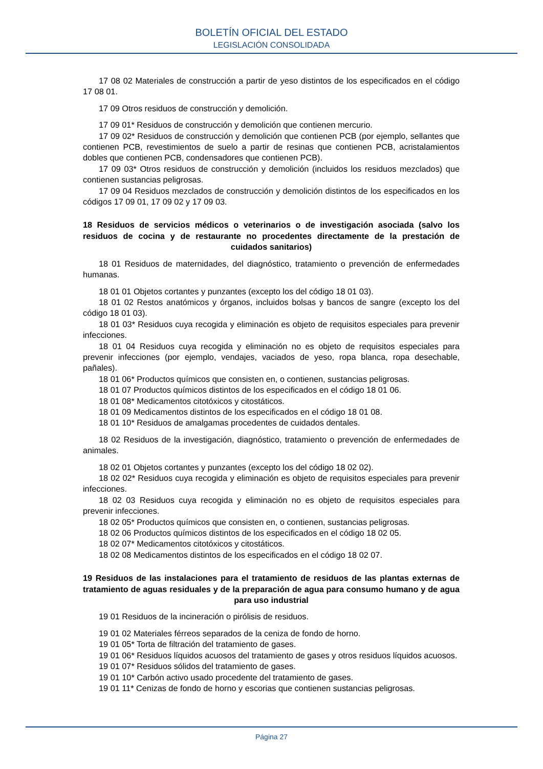BOLETÍN OFICIAL DEL ESTADO
LEGISLACIÓN CONSOLIDADA
17 08 02 Materiales de construcción a partir de yeso distintos de los especificados en el código 17 08 01.
17 09 Otros residuos de construcción y demolición.
17 09 01* Residuos de construcción y demolición que contienen mercurio.
17 09 02* Residuos de construcción y demolición que contienen PCB (por ejemplo, sellantes que contienen PCB, revestimientos de suelo a partir de resinas que contienen PCB, acristalamientos dobles que contienen PCB, condensadores que contienen PCB).
17 09 03* Otros residuos de construcción y demolición (incluidos los residuos mezclados) que contienen sustancias peligrosas.
17 09 04 Residuos mezclados de construcción y demolición distintos de los especificados en los códigos 17 09 01, 17 09 02 y 17 09 03.
18 Residuos de servicios médicos o veterinarios o de investigación asociada (salvo los residuos de cocina y de restaurante no procedentes directamente de la prestación de cuidados sanitarios)
18 01 Residuos de maternidades, del diagnóstico, tratamiento o prevención de enfermedades humanas.
18 01 01 Objetos cortantes y punzantes (excepto los del código 18 01 03).
18 01 02 Restos anatómicos y órganos, incluidos bolsas y bancos de sangre (excepto los del código 18 01 03).
18 01 03* Residuos cuya recogida y eliminación es objeto de requisitos especiales para prevenir infecciones.
18 01 04 Residuos cuya recogida y eliminación no es objeto de requisitos especiales para prevenir infecciones (por ejemplo, vendajes, vaciados de yeso, ropa blanca, ropa desechable, pañales).
18 01 06* Productos químicos que consisten en, o contienen, sustancias peligrosas.
18 01 07 Productos químicos distintos de los especificados en el código 18 01 06.
18 01 08* Medicamentos citotóxicos y citostáticos.
18 01 09 Medicamentos distintos de los especificados en el código 18 01 08.
18 01 10* Residuos de amalgamas procedentes de cuidados dentales.
18 02 Residuos de la investigación, diagnóstico, tratamiento o prevención de enfermedades de animales.
18 02 01 Objetos cortantes y punzantes (excepto los del código 18 02 02).
18 02 02* Residuos cuya recogida y eliminación es objeto de requisitos especiales para prevenir infecciones.
18 02 03 Residuos cuya recogida y eliminación no es objeto de requisitos especiales para prevenir infecciones.
18 02 05* Productos químicos que consisten en, o contienen, sustancias peligrosas.
18 02 06 Productos químicos distintos de los especificados en el código 18 02 05.
18 02 07* Medicamentos citotóxicos y citostáticos.
18 02 08 Medicamentos distintos de los especificados en el código 18 02 07.
19 Residuos de las instalaciones para el tratamiento de residuos de las plantas externas de tratamiento de aguas residuales y de la preparación de agua para consumo humano y de agua para uso industrial
19 01 Residuos de la incineración o pirólisis de residuos.
19 01 02 Materiales férreos separados de la ceniza de fondo de horno.
19 01 05* Torta de filtración del tratamiento de gases.
19 01 06* Residuos líquidos acuosos del tratamiento de gases y otros residuos líquidos acuosos.
19 01 07* Residuos sólidos del tratamiento de gases.
19 01 10* Carbón activo usado procedente del tratamiento de gases.
19 01 11* Cenizas de fondo de horno y escorias que contienen sustancias peligrosas.
Página 27